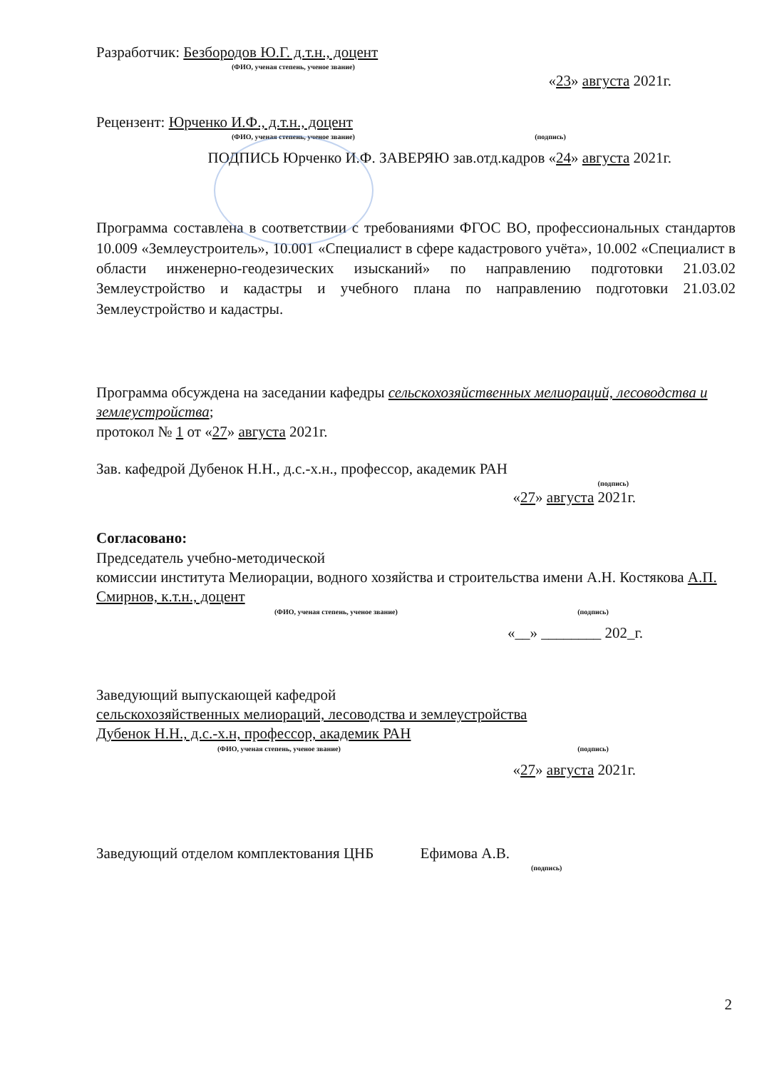Разработчик: Безбородов Ю.Г. д.т.н., доцент
(ФИО, ученая степень, ученое звание)
«23» августа 2021г.
Рецензент: Юрченко И.Ф., д.т.н., доцент
(ФИО, ученая степень, ученое звание) (подпись)
ПОДПИСЬ Юрченко И.Ф. ЗАВЕРЯЮ зав.отд.кадров «24» августа 2021г.
Программа составлена в соответствии с требованиями ФГОС ВО, профессиональных стандартов 10.009 «Землеустроитель», 10.001 «Специалист в сфере кадастрового учёта», 10.002 «Специалист в области инженерно-геодезических изысканий» по направлению подготовки 21.03.02 Землеустройство и кадастры и учебного плана по направлению подготовки 21.03.02 Землеустройство и кадастры.
Программа обсуждена на заседании кафедры сельскохозяйственных мелиораций, лесоводства и землеустройства;
протокол № 1 от «27» августа 2021г.
Зав. кафедрой Дубенок Н.Н., д.с.-х.н., профессор, академик РАН
(подпись)
«27» августа 2021г.
Согласовано:
Председатель учебно-методической
комиссии института Мелиорации, водного хозяйства и строительства имени А.Н. Костякова А.П. Смирнов, к.т.н., доцент
(ФИО, ученая степень, ученое звание) (подпись)
«__» ________ 202_г.
Заведующий выпускающей кафедрой
сельскохозяйственных мелиораций, лесоводства и землеустройства
Дубенок Н.Н., д.с.-х.н, профессор, академик РАН
(ФИО, ученая степень, ученое звание) (подпись)
«27» августа 2021г.
Заведующий отделом комплектования ЦНБ Ефимова А.В.
(подпись)
2